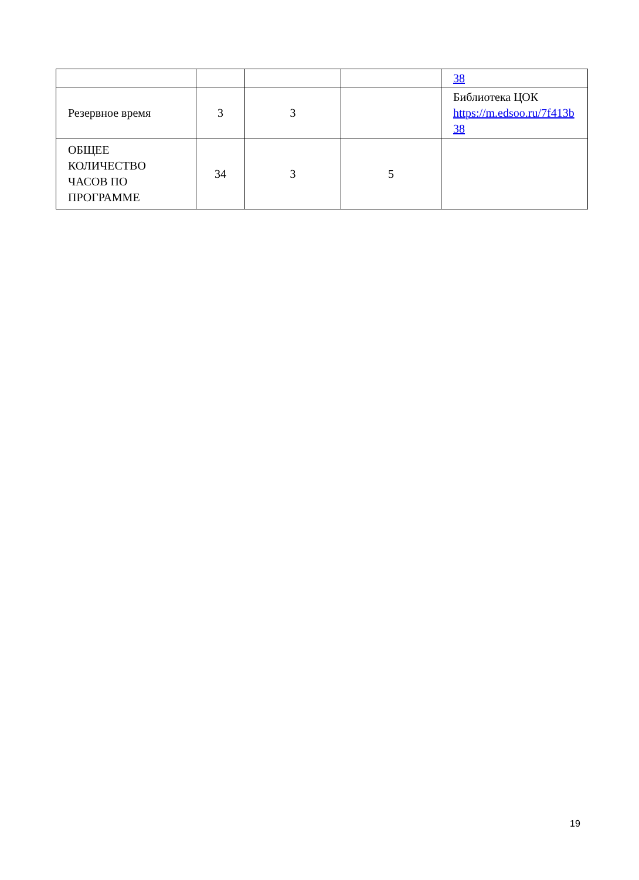| | | | | 38 |
| Резервное время | 3 | 3 | | Библиотека ЦОК https://m.edsoo.ru/7f413b 38 |
| ОБЩЕЕ КОЛИЧЕСТВО ЧАСОВ ПО ПРОГРАММЕ | 34 | 3 | 5 | |
19